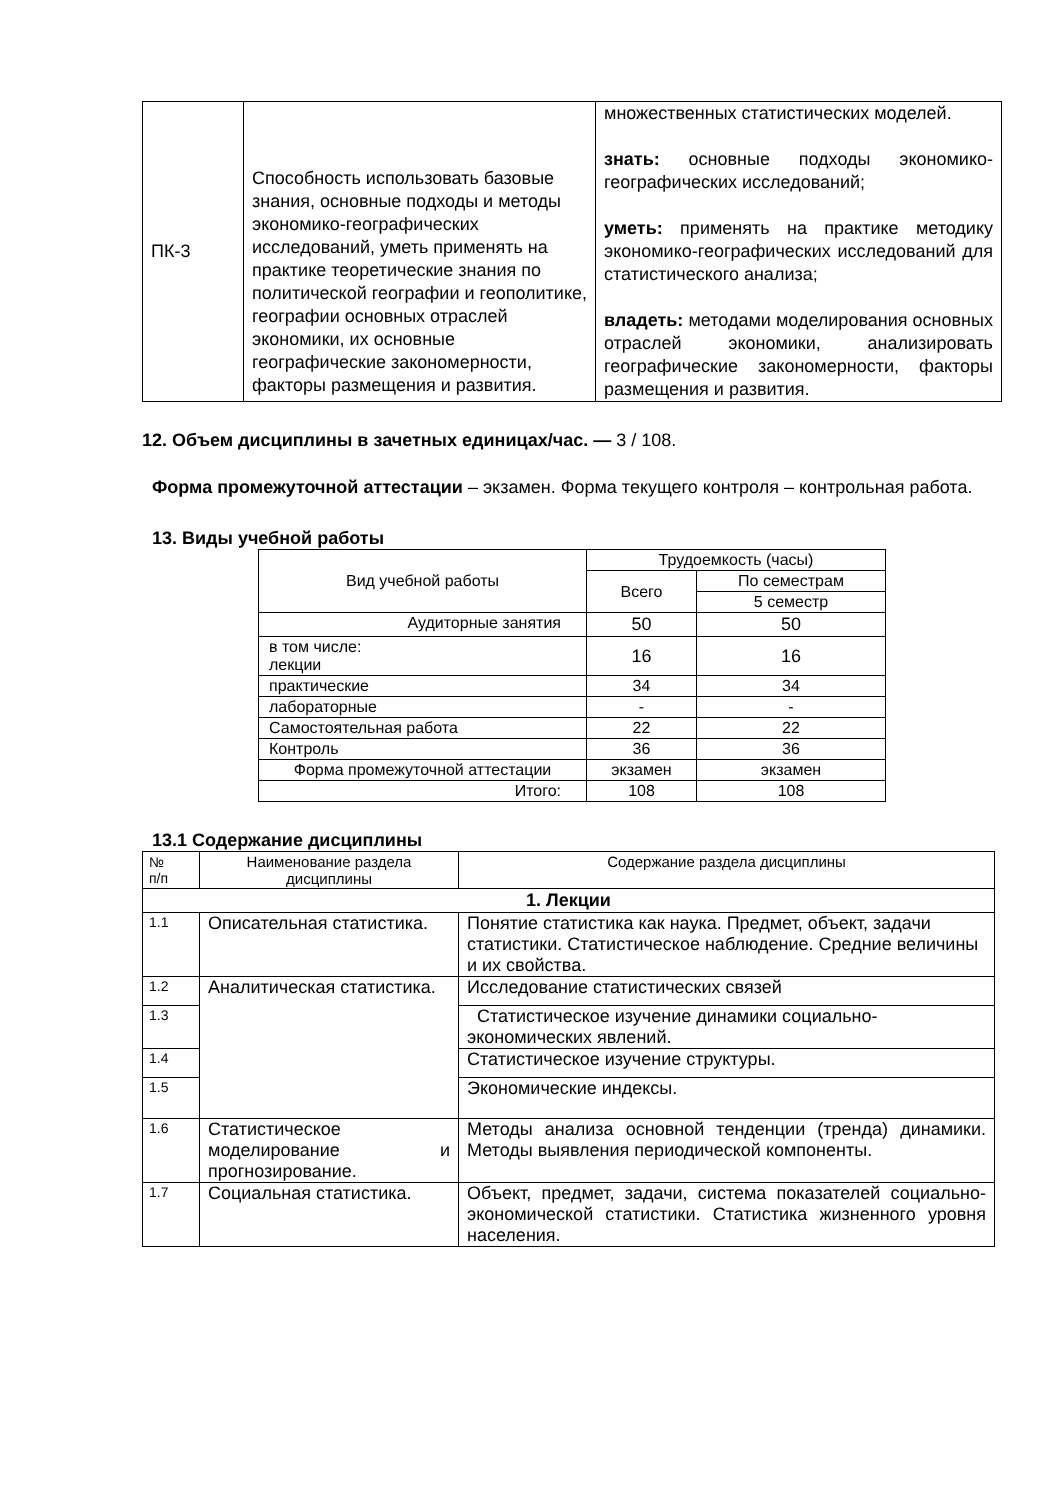| ПК-3 | Способность использовать базовые знания, основные подходы и методы экономико-географических исследований, уметь применять на практике теоретические знания по политической географии и геополитике, географии основных отраслей экономики, их основные географические закономерности, факторы размещения и развития. | множественных статистических моделей. знать: основные подходы экономико-географических исследований; уметь: применять на практике методику экономико-географических исследований для статистического анализа; владеть: методами моделирования основных отраслей экономики, анализировать географические закономерности, факторы размещения и развития. |
12. Объем дисциплины в зачетных единицах/час. — 3 / 108.
Форма промежуточной аттестации – экзамен. Форма текущего контроля – контрольная работа.
13. Виды учебной работы
| Вид учебной работы | Трудоемкость (часы) | |
| | Всего | По семестрам |
| | | 5 семестр |
| Аудиторные занятия | 50 | 50 |
| в том числе: лекции | 16 | 16 |
| практические | 34 | 34 |
| лабораторные | - | - |
| Самостоятельная работа | 22 | 22 |
| Контроль | 36 | 36 |
| Форма промежуточной аттестации | экзамен | экзамен |
| Итого: | 108 | 108 |
13.1 Содержание дисциплины
| № п/п | Наименование раздела дисциплины | Содержание раздела дисциплины |
| 1. Лекции | | |
| 1.1 | Описательная статистика. | Понятие статистика как наука. Предмет, объект, задачи статистики. Статистическое наблюдение. Средние величины и их свойства. |
| 1.2 | Аналитическая статистика. | Исследование статистических связей |
| 1.3 | | Статистическое изучение динамики социально-экономических явлений. |
| 1.4 | | Статистическое изучение структуры. |
| 1.5 | | Экономические индексы. |
| 1.6 | Статистическое моделирование и прогнозирование. | Методы анализа основной тенденции (тренда) динамики. Методы выявления периодической компоненты. |
| 1.7 | Социальная статистика. | Объект, предмет, задачи, система показателей социально-экономической статистики. Статистика жизненного уровня населения. |